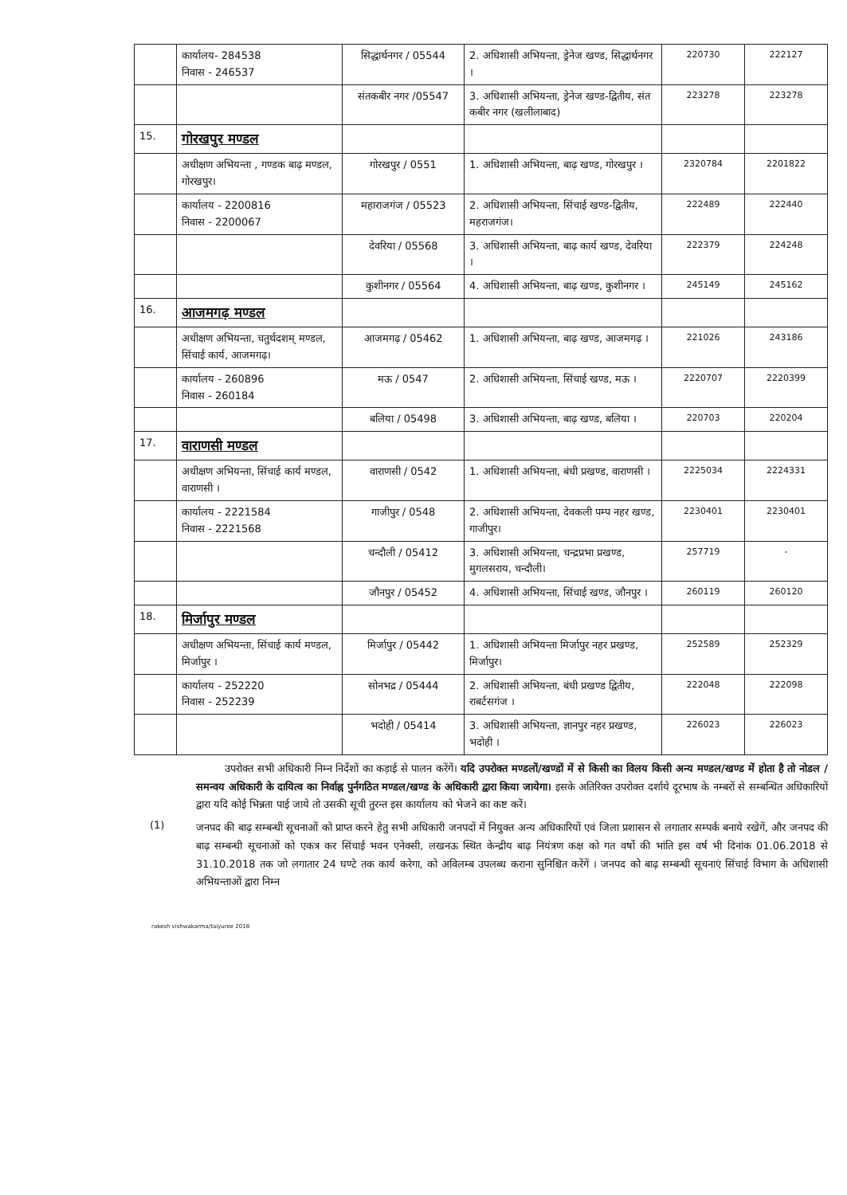| | कार्यालय- 284538 निवास - 246537 | सिद्धार्थनगर / 05544 | 2. अधिशासी अभियन्ता, ड्रेनेज खण्ड, सिद्धार्थनगर । | 220730 | 222127 |
| | | संतकबीर नगर /05547 | 3. अधिशासी अभियन्ता, ड्रेनेज खण्ड-द्वितीय, संत कबीर नगर (खलीलाबाद) | 223278 | 223278 |
| 15. | गोरखपुर मण्डल | | | | |
| | अधीक्षण अभियन्ता , गण्डक बाढ़ मण्डल, गोरखपुर। | गोरखपुर / 0551 | 1. अधिशासी अभियन्ता, बाढ़ खण्ड, गोरखपुर । | 2320784 | 2201822 |
| | कार्यालय - 2200816 निवास - 2200067 | महाराजगंज / 05523 | 2. अधिशासी अभियन्ता, सिंचाई खण्ड-द्वितीय, महराजगंज। | 222489 | 222440 |
| | | देवरिया / 05568 | 3. अधिशासी अभियन्ता, बाढ़ कार्य खण्ड, देवरिया । | 222379 | 224248 |
| | | कुशीनगर / 05564 | 4. अधिशासी अभियन्ता, बाढ़ खण्ड, कुशीनगर । | 245149 | 245162 |
| 16. | आजमगढ़ मण्डल | | | | |
| | अधीक्षण अभियन्ता, चतुर्थदशम् मण्डल, सिंचाई कार्य, आजमगढ़। | आजमगढ़ / 05462 | 1. अधिशासी अभियन्ता, बाढ़ खण्ड, आजमगढ़ । | 221026 | 243186 |
| | कार्यालय - 260896 निवास - 260184 | मऊ / 0547 | 2. अधिशासी अभियन्ता, सिंचाई खण्ड, मऊ । | 2220707 | 2220399 |
| | | बलिया / 05498 | 3. अधिशासी अभियन्ता, बाढ़ खण्ड, बलिया । | 220703 | 220204 |
| 17. | वाराणसी मण्डल | | | | |
| | अधीक्षण अभियन्ता, सिंचाई कार्य मण्डल, वाराणसी । | वाराणसी / 0542 | 1. अधिशासी अभियन्ता, बंधी प्रखण्ड, वाराणसी । | 2225034 | 2224331 |
| | कार्यालय - 2221584 निवास - 2221568 | गाजीपुर / 0548 | 2. अधिशासी अभियन्ता, देवकली पम्प नहर खण्ड, गाजीपुर। | 2230401 | 2230401 |
| | | चन्दौली / 05412 | 3. अधिशासी अभियन्ता, चन्द्रप्रभा प्रखण्ड, मुगलसराय, चन्दौली। | 257719 | - |
| | | जौनपुर / 05452 | 4. अधिशासी अभियन्ता, सिंचाई खण्ड, जौनपुर । | 260119 | 260120 |
| 18. | मिर्जापुर मण्डल | | | | |
| | अधीक्षण अभियन्ता, सिंचाई कार्य मण्डल, मिर्जापुर । | मिर्जापुर / 05442 | 1. अधिशासी अभियन्ता मिर्जापुर नहर प्रखण्ड, मिर्जापुर। | 252589 | 252329 |
| | कार्यालय - 252220 निवास - 252239 | सोनभद्र / 05444 | 2. अधिशासी अभियन्ता, बंधी प्रखण्ड द्वितीय, राबर्टसगंज । | 222048 | 222098 |
| | | भदोही / 05414 | 3. अधिशासी अभियन्ता, ज्ञानपुर नहर प्रखण्ड, भदोही । | 226023 | 226023 |
उपरोक्त सभी अधिकारी निम्न निर्देशों का कड़ाई से पालन करेंगें। यदि उपरोक्त मण्डलों/खण्डों में से किसी का विलय किसी अन्य मण्डल/खण्ड में होता है तो नोडल /समन्वय अधिकारी के दायित्व का निर्वाह्न पुर्नगठित मण्डल/खण्ड के अधिकारी द्वारा किया जायेगा। इसके अतिरिक्त उपरोक्त दर्शाये दूरभाष के नम्बरों से सम्बन्धित अधिकारियों द्वारा यदि कोई भिन्नता पाई जाये तो उसकी सूची तुरन्त इस कार्यालय को भेजने का कष्ट करें।
(1)
जनपद की बाढ़ सम्बन्धी सूचनाओं को प्राप्त करने हेतु सभी अधिकारी जनपदों में नियुक्त अन्य अधिकारियों एवं जिला प्रशासन से लगातार सम्पर्क बनाये रखेगें, और जनपद की बाढ़ सम्बन्धी सूचनाओं को एकत्र कर सिंचाई भवन एनेक्सी, लखनऊ स्थित केन्द्रीय बाढ़ नियंत्रण कक्ष को गत वर्षो की भांति इस वर्ष भी दिनांक 01.06.2018 से 31.10.2018 तक जो लगातार 24 घण्टे तक कार्य करेगा, को अविलम्ब उपलब्ध कराना सुनिश्चित करेंगें । जनपद को बाढ़ सम्बन्धी सूचनाएं सिंचाई विभाग के अधिशासी अभियन्ताओं द्वारा निम्न
rakesh vishwakarma/taiyuree 2018